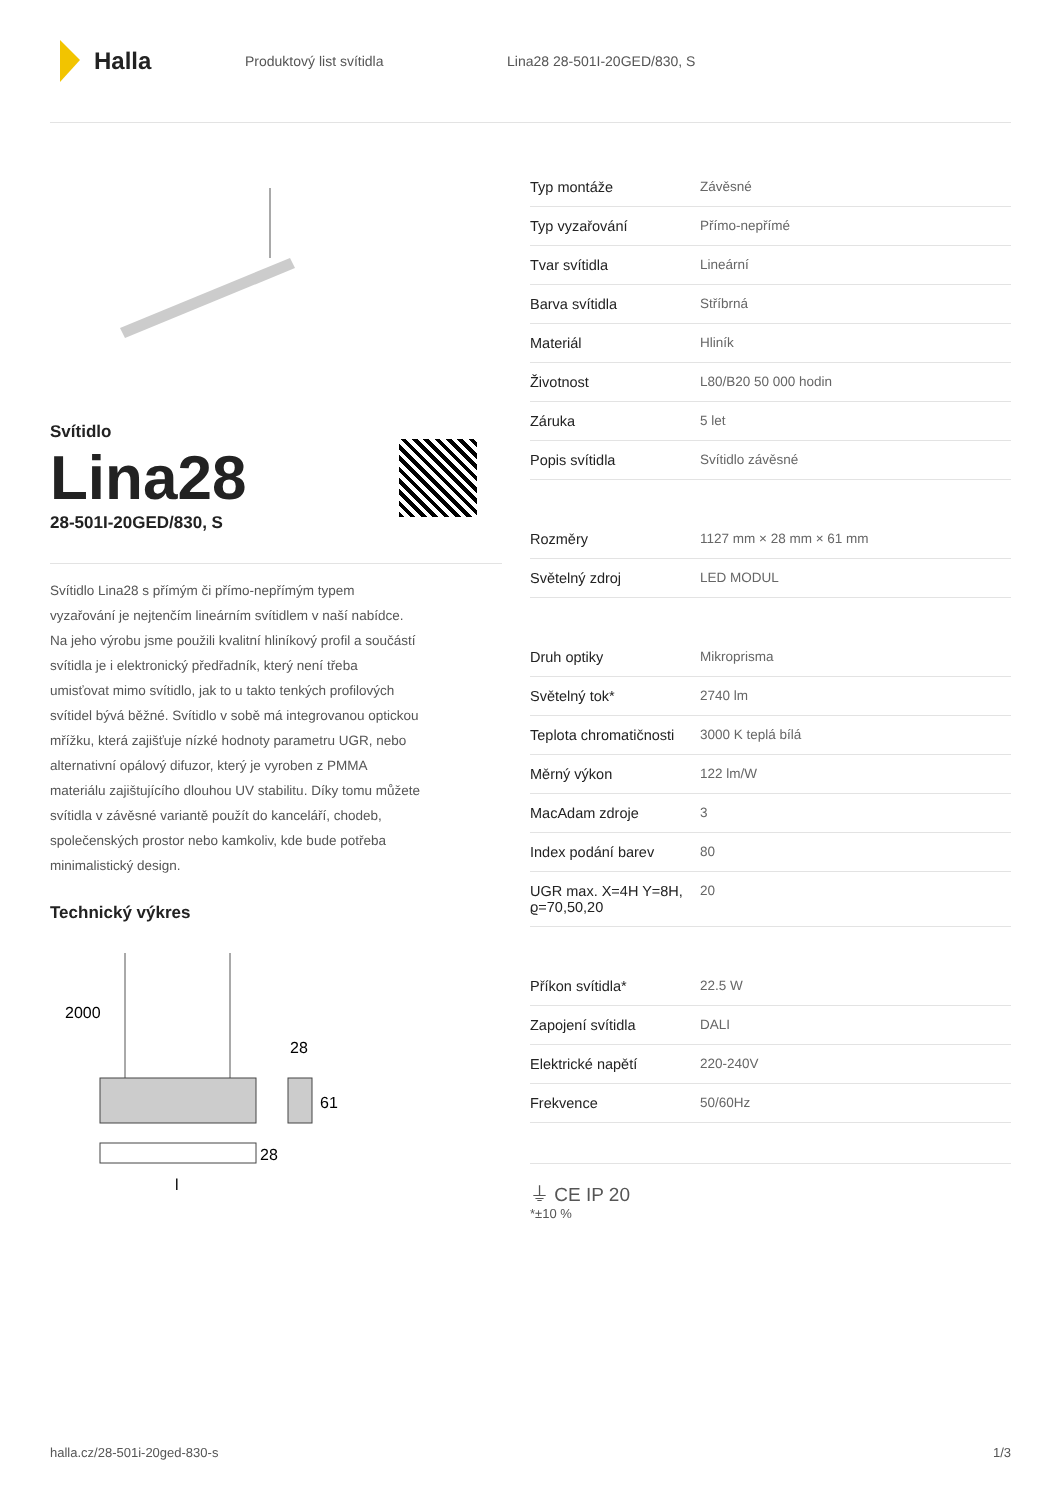Halla
Produktový list svítidla Lina28 28-501I-20GED/830, S
Svítidlo
Lina28
28-501I-20GED/830, S
Svítidlo Lina28 s přímým či přímo-nepřímým typem vyzařování je nejtenčím lineárním svítidlem v naší nabídce. Na jeho výrobu jsme použili kvalitní hliníkový profil a součástí svítidla je i elektronický předřadník, který není třeba umisťovat mimo svítidlo, jak to u takto tenkých profilových svítidel bývá běžné. Svítidlo v sobě má integrovanou optickou mřížku, která zajišťuje nízké hodnoty parametru UGR, nebo alternativní opálový difuzor, který je vyroben z PMMA materiálu zajištujícího dlouhou UV stabilitu. Díky tomu můžete svítidla v závěsné variantě použít do kanceláří, chodeb, společenských prostor nebo kamkoliv, kde bude potřeba minimalistický design.
Technický výkres
2000
28
61
28
l
| Typ montáže | Závěsné |
| Typ vyzařování | Přímo-nepřímé |
| Tvar svítidla | Lineární |
| Barva svítidla | Stříbrná |
| Materiál | Hliník |
| Životnost | L80/B20 50 000 hodin |
| Záruka | 5 let |
| Popis svítidla | Svítidlo závěsné |
| Rozměry | 1127 mm × 28 mm × 61 mm |
| Světelný zdroj | LED MODUL |
| Druh optiky | Mikroprisma |
| Světelný tok* | 2740 lm |
| Teplota chromatičnosti | 3000 K teplá bílá |
| Měrný výkon | 122 lm/W |
| MacAdam zdroje | 3 |
| Index podání barev | 80 |
| UGR max. X=4H Y=8H, ϱ=70,50,20 | 20 |
| Příkon svítidla* | 22.5 W |
| Zapojení svítidla | DALI |
| Elektrické napětí | 220-240V |
| Frekvence | 50/60Hz |
⏚ CE IP 20
*±10 %
halla.cz/28-501i-20ged-830-s 1/3